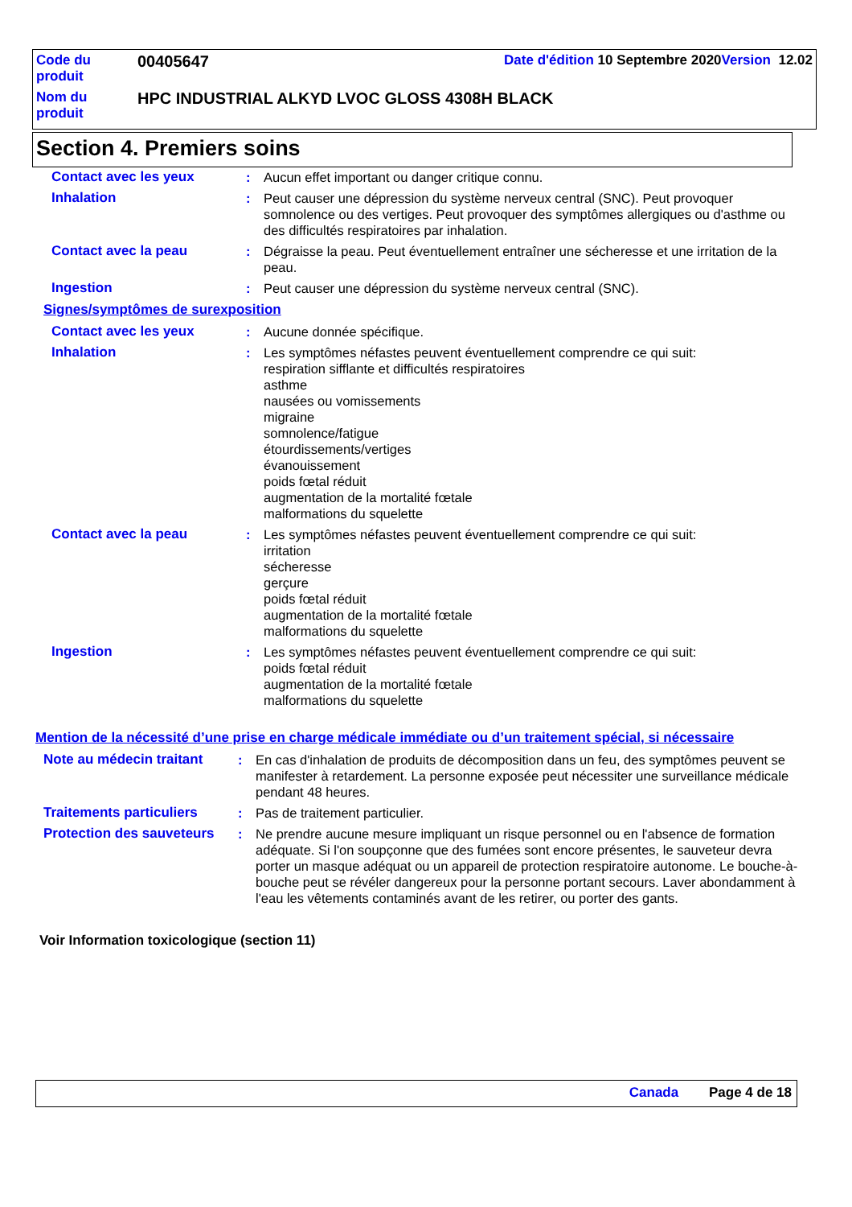| Code du produit | 00405647 | Date d'édition 10 Septembre 2020 Version 12.02 |
| Nom du produit | HPC INDUSTRIAL ALKYD LVOC GLOSS 4308H BLACK | |
Section 4. Premiers soins
| Contact avec les yeux | : | Aucun effet important ou danger critique connu. |
| Inhalation | : | Peut causer une dépression du système nerveux central (SNC). Peut provoquer somnolence ou des vertiges. Peut provoquer des symptômes allergiques ou d'asthme ou des difficultés respiratoires par inhalation. |
| Contact avec la peau | : | Dégraisse la peau. Peut éventuellement entraîner une sécheresse et une irritation de la peau. |
| Ingestion | : | Peut causer une dépression du système nerveux central (SNC). |
Signes/symptômes de surexposition
| Contact avec les yeux | : | Aucune donnée spécifique. |
| Inhalation | : | Les symptômes néfastes peuvent éventuellement comprendre ce qui suit: respiration sifflante et difficultés respiratoires asthme nausées ou vomissements migraine somnolence/fatigue étourdissements/vertiges évanouissement poids fœtal réduit augmentation de la mortalité fœtale malformations du squelette |
| Contact avec la peau | : | Les symptômes néfastes peuvent éventuellement comprendre ce qui suit: irritation sécheresse gerçure poids fœtal réduit augmentation de la mortalité fœtale malformations du squelette |
| Ingestion | : | Les symptômes néfastes peuvent éventuellement comprendre ce qui suit: poids fœtal réduit augmentation de la mortalité fœtale malformations du squelette |
Mention de la nécessité d’une prise en charge médicale immédiate ou d’un traitement spécial, si nécessaire
| Note au médecin traitant | : | En cas d'inhalation de produits de décomposition dans un feu, des symptômes peuvent se manifester à retardement. La personne exposée peut nécessiter une surveillance médicale pendant 48 heures. |
| Traitements particuliers | : | Pas de traitement particulier. |
| Protection des sauveteurs | : | Ne prendre aucune mesure impliquant un risque personnel ou en l'absence de formation adéquate. Si l'on soupçonne que des fumées sont encore présentes, le sauveteur devra porter un masque adéquat ou un appareil de protection respiratoire autonome. Le bouche-à-bouche peut se révéler dangereux pour la personne portant secours. Laver abondamment à l'eau les vêtements contaminés avant de les retirer, ou porter des gants. |
Voir Information toxicologique (section 11)
Canada Page 4 de 18